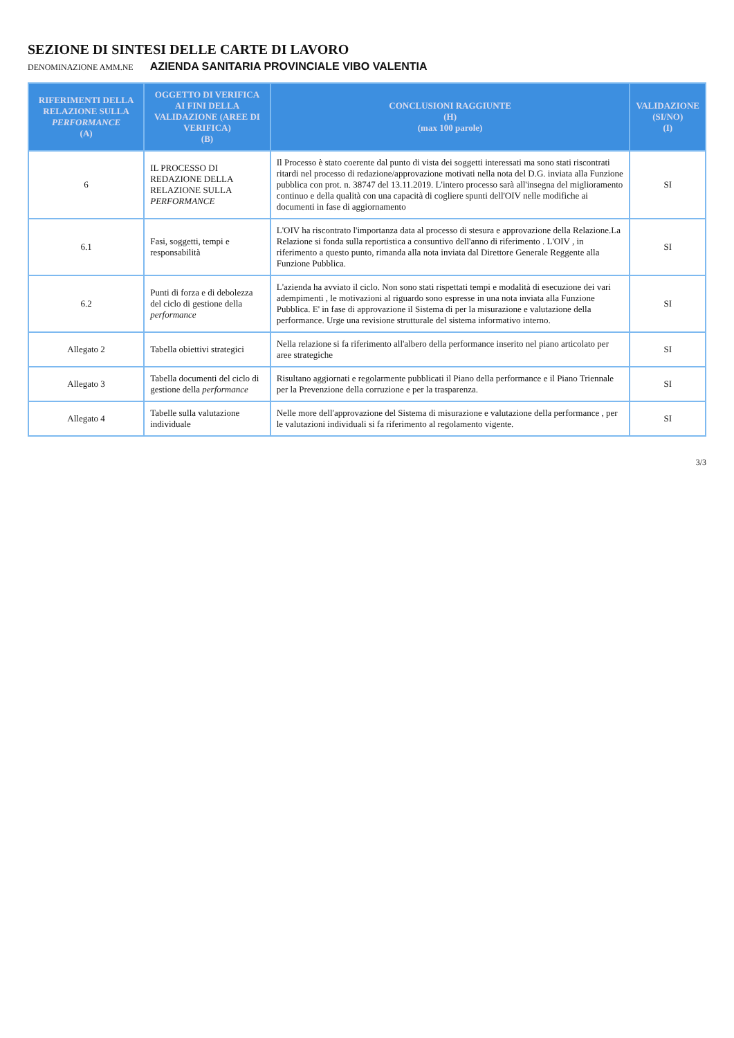SEZIONE DI SINTESI DELLE CARTE DI LAVORO
DENOMINAZIONE AMM.NE AZIENDA SANITARIA PROVINCIALE VIBO VALENTIA
| RIFERIMENTI DELLA RELAZIONE SULLA PERFORMANCE (A) | OGGETTO DI VERIFICA AI FINI DELLA VALIDAZIONE (AREE DI VERIFICA) (B) | CONCLUSIONI RAGGIUNTE (H) (max 100 parole) | VALIDAZIONE (SI/NO) (I) |
| --- | --- | --- | --- |
| 6 | IL PROCESSO DI REDAZIONE DELLA RELAZIONE SULLA PERFORMANCE | Il Processo è stato coerente dal punto di vista dei soggetti interessati ma sono stati riscontrati ritardi nel processo di redazione/approvazione motivati nella nota del D.G. inviata alla Funzione pubblica con prot. n. 38747 del 13.11.2019. L'intero processo sarà all'insegna del miglioramento continuo e della qualità con una capacità di cogliere spunti dell'OIV nelle modifiche ai documenti in fase di aggiornamento | SI |
| 6.1 | Fasi, soggetti, tempi e responsabilità | L'OIV ha riscontrato l'importanza data al processo di stesura e approvazione della Relazione.La Relazione si fonda sulla reportistica a consuntivo dell'anno di riferimento . L'OIV , in riferimento a questo punto, rimanda alla nota inviata dal Direttore Generale Reggente alla Funzione Pubblica. | SI |
| 6.2 | Punti di forza e di debolezza del ciclo di gestione della performance | L'azienda ha avviato il ciclo. Non sono stati rispettati tempi e modalità di esecuzione dei vari adempimenti , le motivazioni al riguardo sono espresse in una nota inviata alla Funzione Pubblica. E' in fase di approvazione il Sistema di per la misurazione e valutazione della performance. Urge una revisione strutturale del sistema informativo interno. | SI |
| Allegato 2 | Tabella obiettivi strategici | Nella relazione si fa riferimento all'albero della performance inserito nel piano articolato per aree strategiche | SI |
| Allegato 3 | Tabella documenti del ciclo di gestione della performance | Risultano aggiornati e regolarmente pubblicati il Piano della performance e il Piano Triennale per la Prevenzione della corruzione e per la trasparenza. | SI |
| Allegato 4 | Tabelle sulla valutazione individuale | Nelle more dell'approvazione del Sistema di misurazione e valutazione della performance , per le valutazioni individuali si fa riferimento al regolamento vigente. | SI |
3/3